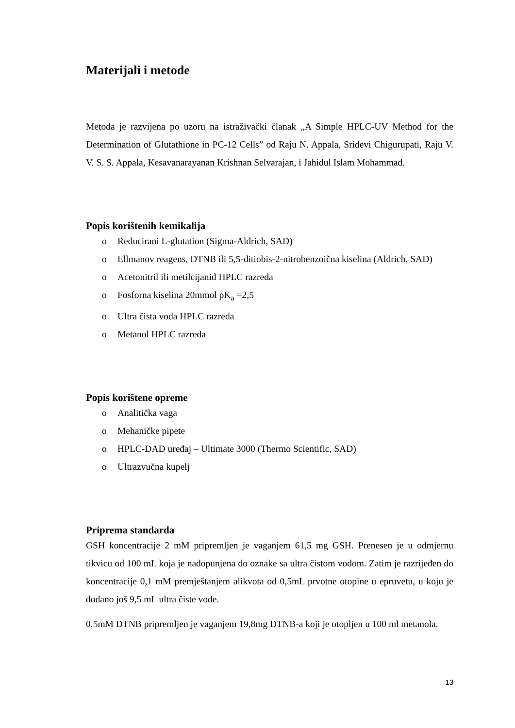Materijali i metode
Metoda je razvijena po uzoru na istraživački članak „A Simple HPLC-UV Method for the Determination of Glutathione in PC-12 Cells” od Raju N. Appala, Sridevi Chigurupati, Raju V. V. S. S. Appala, Kesavanarayanan Krishnan Selvarajan, i Jahidul Islam Mohammad.
Popis korištenih kemikalija
o Reducirani L-glutation (Sigma-Aldrich, SAD)
o Ellmanov reagens, DTNB ili 5,5-ditiobis-2-nitrobenzoična kiselina (Aldrich, SAD)
o Acetonitril ili metilcijanid HPLC razreda
o Fosforna kiselina 20mmol pK<sub>a</sub> =2,5
o Ultra čista voda HPLC razreda
o Metanol HPLC razreda
Popis korištene opreme
o Analitička vaga
o Mehaničke pipete
o HPLC-DAD uređaj – Ultimate 3000 (Thermo Scientific, SAD)
o Ultrazvučna kupelj
Priprema standarda
GSH koncentracije 2 mM pripremljen je vaganjem 61,5 mg GSH. Prenesen je u odmjernu tikvicu od 100 mL koja je nadopunjena do oznake sa ultra čistom vodom. Zatim je razrijeđen do koncentracije 0,1 mM premještanjem alikvota od 0,5mL prvotne otopine u epruvetu, u koju je dodano još 9,5 mL ultra čiste vode.
0,5mM DTNB pripremljen je vaganjem 19,8mg DTNB-a koji je otopljen u 100 ml metanola.
13